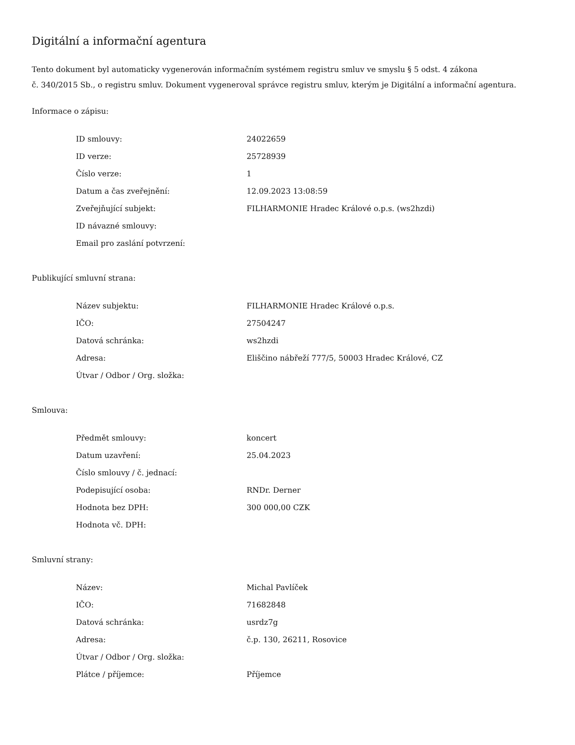Digitální a informační agentura
Tento dokument byl automaticky vygenerován informačním systémem registru smluv ve smyslu § 5 odst. 4 zákona
č. 340/2015 Sb., o registru smluv. Dokument vygeneroval správce registru smluv, kterým je Digitální a informační agentura.
Informace o zápisu:
| ID smlouvy: | 24022659 |
| ID verze: | 25728939 |
| Číslo verze: | 1 |
| Datum a čas zveřejnění: | 12.09.2023 13:08:59 |
| Zveřejňující subjekt: | FILHARMONIE Hradec Králové o.p.s. (ws2hzdi) |
| ID návazné smlouvy: | |
| Email pro zaslání potvrzení: | |
Publikující smluvní strana:
| Název subjektu: | FILHARMONIE Hradec Králové o.p.s. |
| IČO: | 27504247 |
| Datová schránka: | ws2hzdi |
| Adresa: | Eliščino nábřeží 777/5, 50003 Hradec Králové, CZ |
| Útvar / Odbor / Org. složka: | |
Smlouva:
| Předmět smlouvy: | koncert |
| Datum uzavření: | 25.04.2023 |
| Číslo smlouvy / č. jednací: | |
| Podepisující osoba: | RNDr. Derner |
| Hodnota bez DPH: | 300 000,00 CZK |
| Hodnota vč. DPH: | |
Smluvní strany:
| Název: | Michal Pavlíček |
| IČO: | 71682848 |
| Datová schránka: | usrdz7g |
| Adresa: | č.p. 130, 26211, Rosovice |
| Útvar / Odbor / Org. složka: | |
| Plátce / příjemce: | Příjemce |